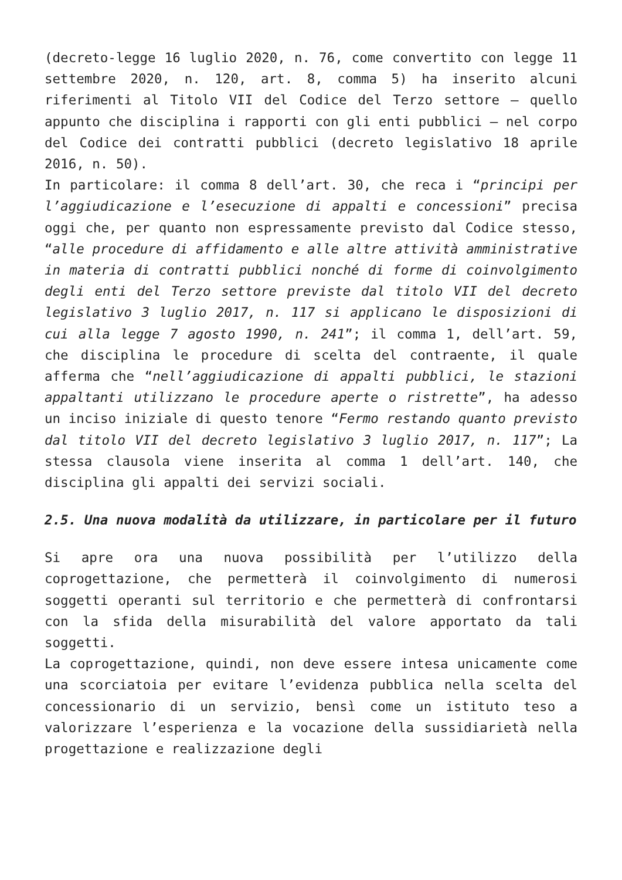(decreto-legge 16 luglio 2020, n. 76, come convertito con legge 11 settembre 2020, n. 120, art. 8, comma 5) ha inserito alcuni riferimenti al Titolo VII del Codice del Terzo settore – quello appunto che disciplina i rapporti con gli enti pubblici – nel corpo del Codice dei contratti pubblici (decreto legislativo 18 aprile 2016, n. 50).
In particolare: il comma 8 dell’art. 30, che reca i “principi per l’aggiudicazione e l’esecuzione di appalti e concessioni” precisa oggi che, per quanto non espressamente previsto dal Codice stesso, “alle procedure di affidamento e alle altre attività amministrative in materia di contratti pubblici nonché di forme di coinvolgimento degli enti del Terzo settore previste dal titolo VII del decreto legislativo 3 luglio 2017, n. 117 si applicano le disposizioni di cui alla legge 7 agosto 1990, n. 241”; il comma 1, dell’art. 59, che disciplina le procedure di scelta del contraente, il quale afferma che “nell’aggiudicazione di appalti pubblici, le stazioni appaltanti utilizzano le procedure aperte o ristrette”, ha adesso un inciso iniziale di questo tenore “Fermo restando quanto previsto dal titolo VII del decreto legislativo 3 luglio 2017, n. 117”; La stessa clausola viene inserita al comma 1 dell’art. 140, che disciplina gli appalti dei servizi sociali.
2.5. Una nuova modalità da utilizzare, in particolare per il futuro
Si apre ora una nuova possibilità per l’utilizzo della coprogettazione, che permetterà il coinvolgimento di numerosi soggetti operanti sul territorio e che permetterà di confrontarsi con la sfida della misurabilità del valore apportato da tali soggetti.
La coprogettazione, quindi, non deve essere intesa unicamente come una scorciatoia per evitare l’evidenza pubblica nella scelta del concessionario di un servizio, bensì come un istituto teso a valorizzare l’esperienza e la vocazione della sussidiarietà nella progettazione e realizzazione degli